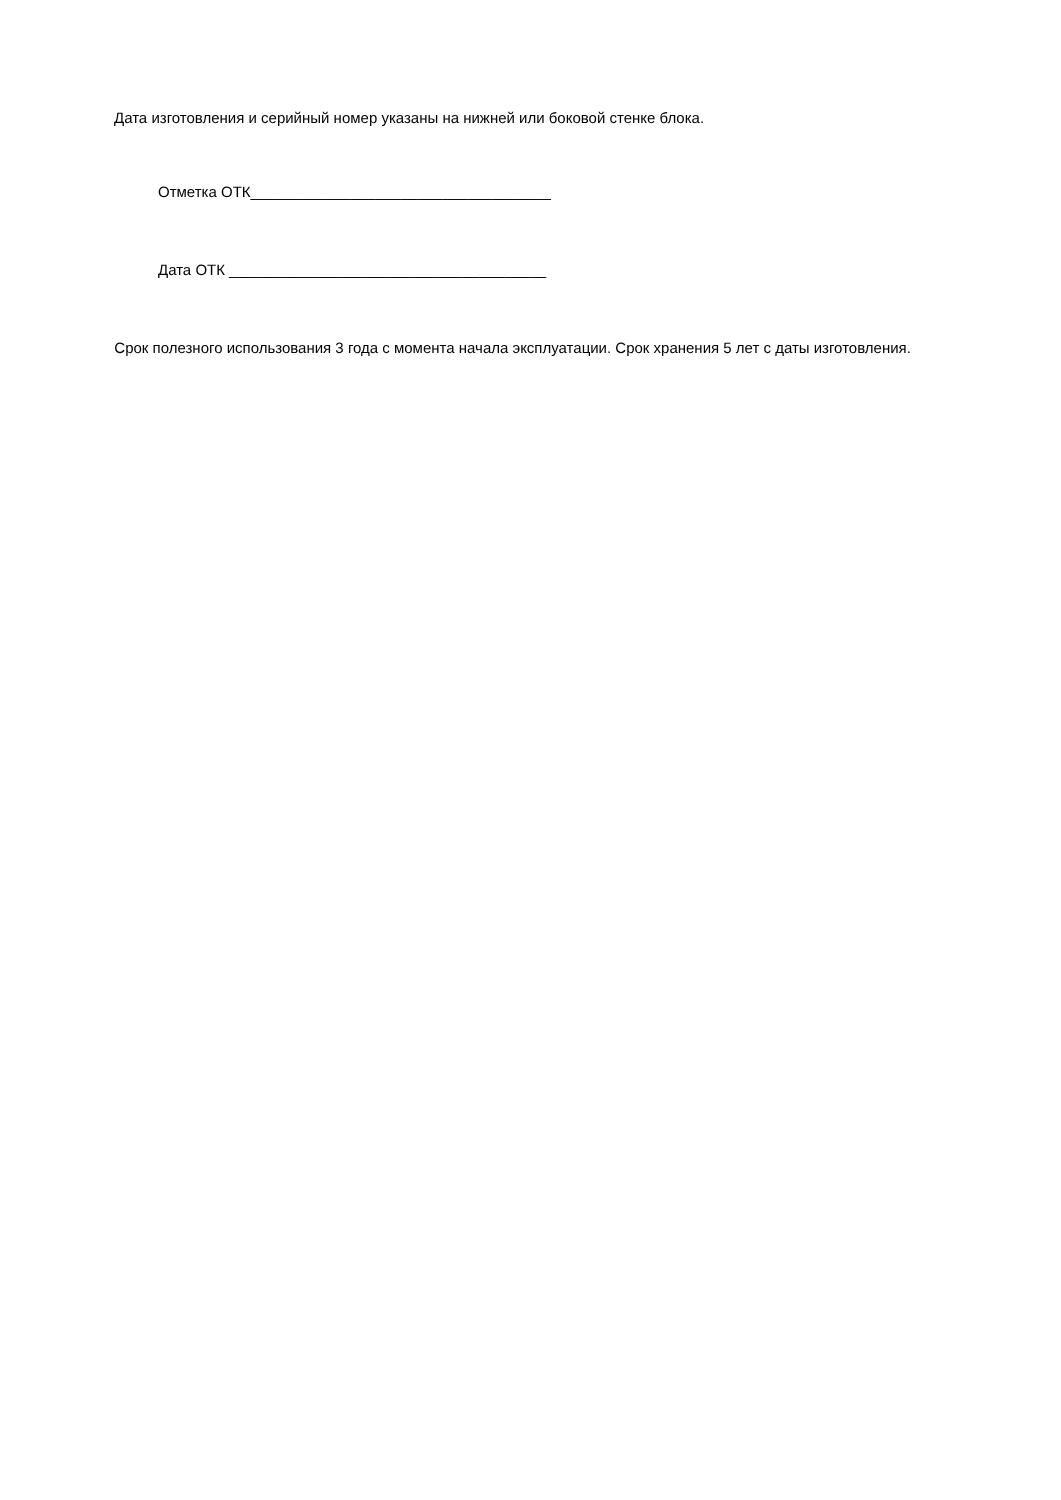Дата изготовления и серийный номер указаны на нижней или боковой стенке блока.
Отметка ОТК____________________________________
Дата ОТК ______________________________________
Срок полезного использования 3 года с момента начала эксплуатации. Срок хранения 5 лет с даты изготовления.